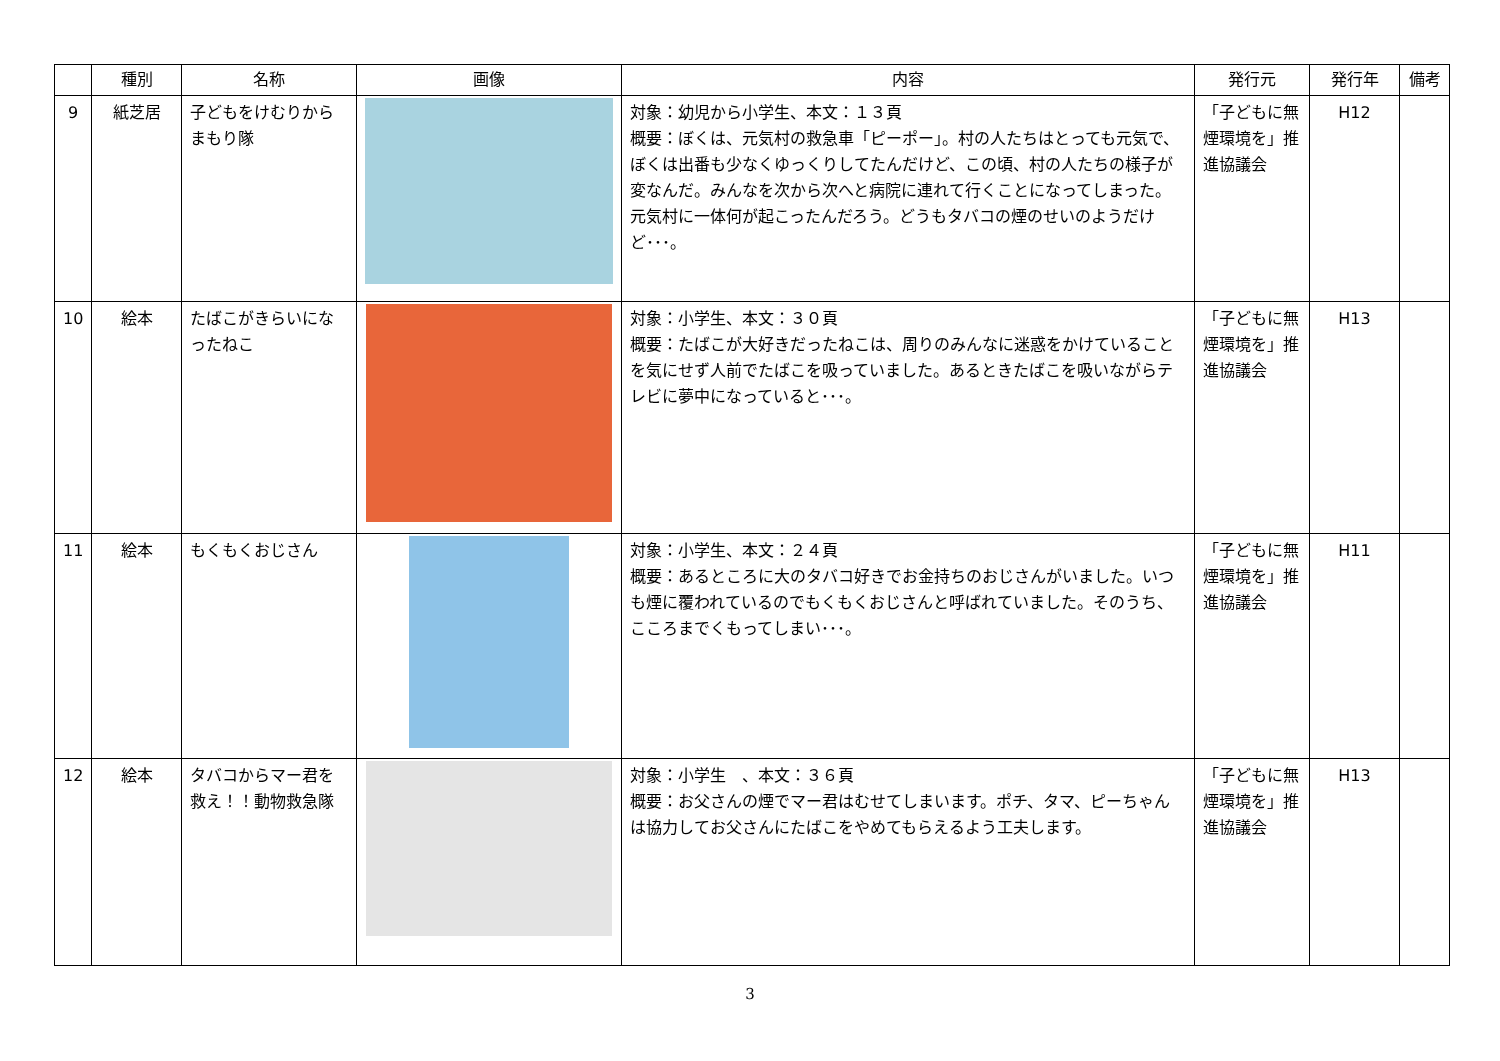| | 種別 | 名称 | 画像 | 内容 | 発行元 | 発行年 | 備考 |
| --- | --- | --- | --- | --- | --- | --- | --- |
| 9 | 紙芝居 | 子どもをけむりから まもり隊 | | 対象：幼児から小学生、本文：１３頁 概要：ぼくは、元気村の救急車「ピーポー」。村の人たちはとっても元気で、ぼくは出番も少なくゆっくりしてたんだけど、この頃、村の人たちの様子が変なんだ。みんなを次から次へと病院に連れて行くことになってしまった。元気村に一体何が起こったんだろう。どうもタバコの煙のせいのようだけど･･･。 | 「子どもに無煙環境を」推進協議会 | H12 | |
| 10 | 絵本 | たばこがきらいになったねこ | | 対象：小学生、本文：３０頁 概要：たばこが大好きだったねこは、周りのみんなに迷惑をかけていることを気にせず人前でたばこを吸っていました。あるときたばこを吸いながらテレビに夢中になっていると･･･。 | 「子どもに無煙環境を」推進協議会 | H13 | |
| 11 | 絵本 | もくもくおじさん | | 対象：小学生、本文：２４頁 概要：あるところに大のタバコ好きでお金持ちのおじさんがいました。いつも煙に覆われているのでもくもくおじさんと呼ばれていました。そのうち、こころまでくもってしまい･･･。 | 「子どもに無煙環境を」推進協議会 | H11 | |
| 12 | 絵本 | タバコからマー君を救え！！動物救急隊 | | 対象：小学生 、本文：３６頁 概要：お父さんの煙でマー君はむせてしまいます。ポチ、タマ、ピーちゃんは協力してお父さんにたばこをやめてもらえるよう工夫します。 | 「子どもに無煙環境を」推進協議会 | H13 | |
3